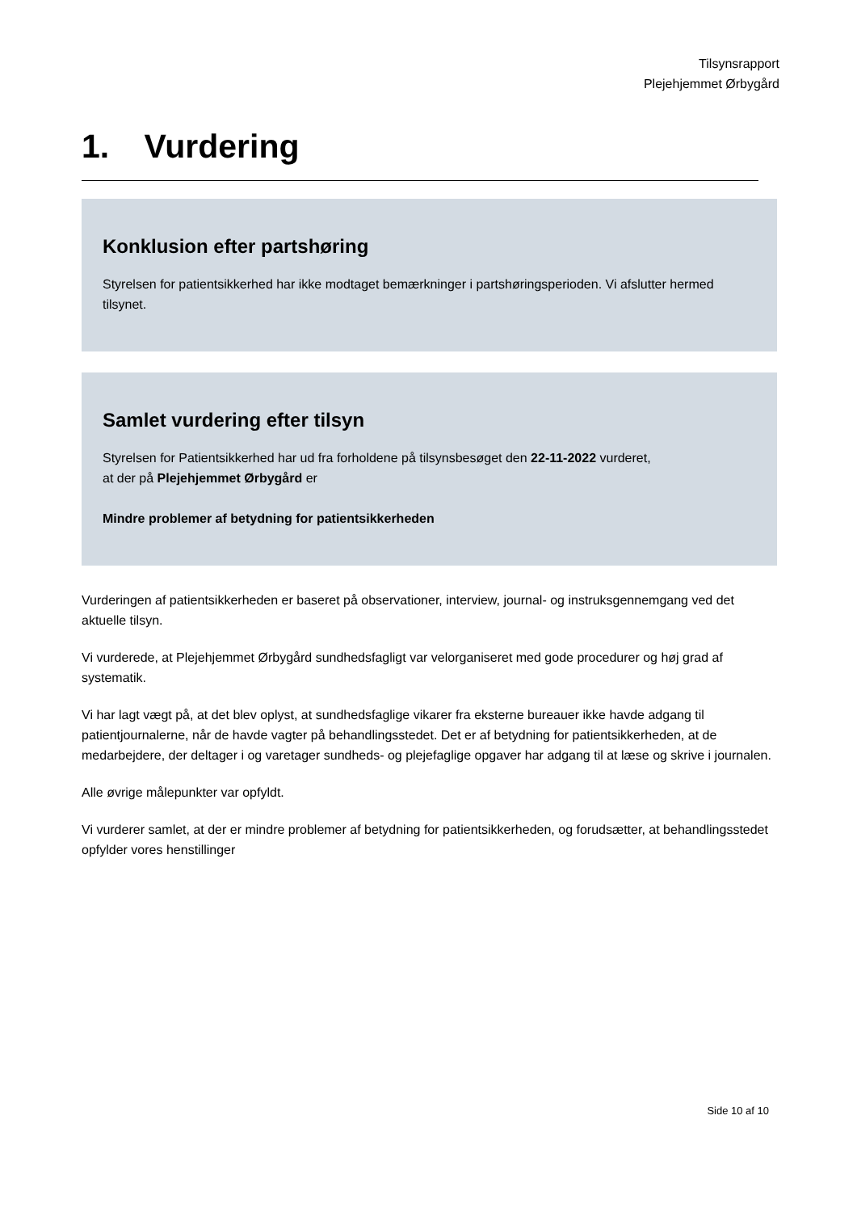Tilsynsrapport
Plejehjemmet Ørbygård
1. Vurdering
Konklusion efter partshøring
Styrelsen for patientsikkerhed har ikke modtaget bemærkninger i partshøringsperioden. Vi afslutter hermed tilsynet.
Samlet vurdering efter tilsyn
Styrelsen for Patientsikkerhed har ud fra forholdene på tilsynsbesøget den 22-11-2022 vurderet,
at der på Plejehjemmet Ørbygård er
Mindre problemer af betydning for patientsikkerheden
Vurderingen af patientsikkerheden er baseret på observationer, interview, journal- og instruksgennemgang ved det aktuelle tilsyn.
Vi vurderede, at Plejehjemmet Ørbygård sundhedsfagligt var velorganiseret med gode procedurer og høj grad af systematik.
Vi har lagt vægt på, at det blev oplyst, at sundhedsfaglige vikarer fra eksterne bureauer ikke havde adgang til patientjournalerne, når de havde vagter på behandlingsstedet. Det er af betydning for patientsikkerheden, at de medarbejdere, der deltager i og varetager sundheds- og plejefaglige opgaver har adgang til at læse og skrive i journalen.
Alle øvrige målepunkter var opfyldt.
Vi vurderer samlet, at der er mindre problemer af betydning for patientsikkerheden, og forudsætter, at behandlingsstedet opfylder vores henstillinger
Side 10 af 10